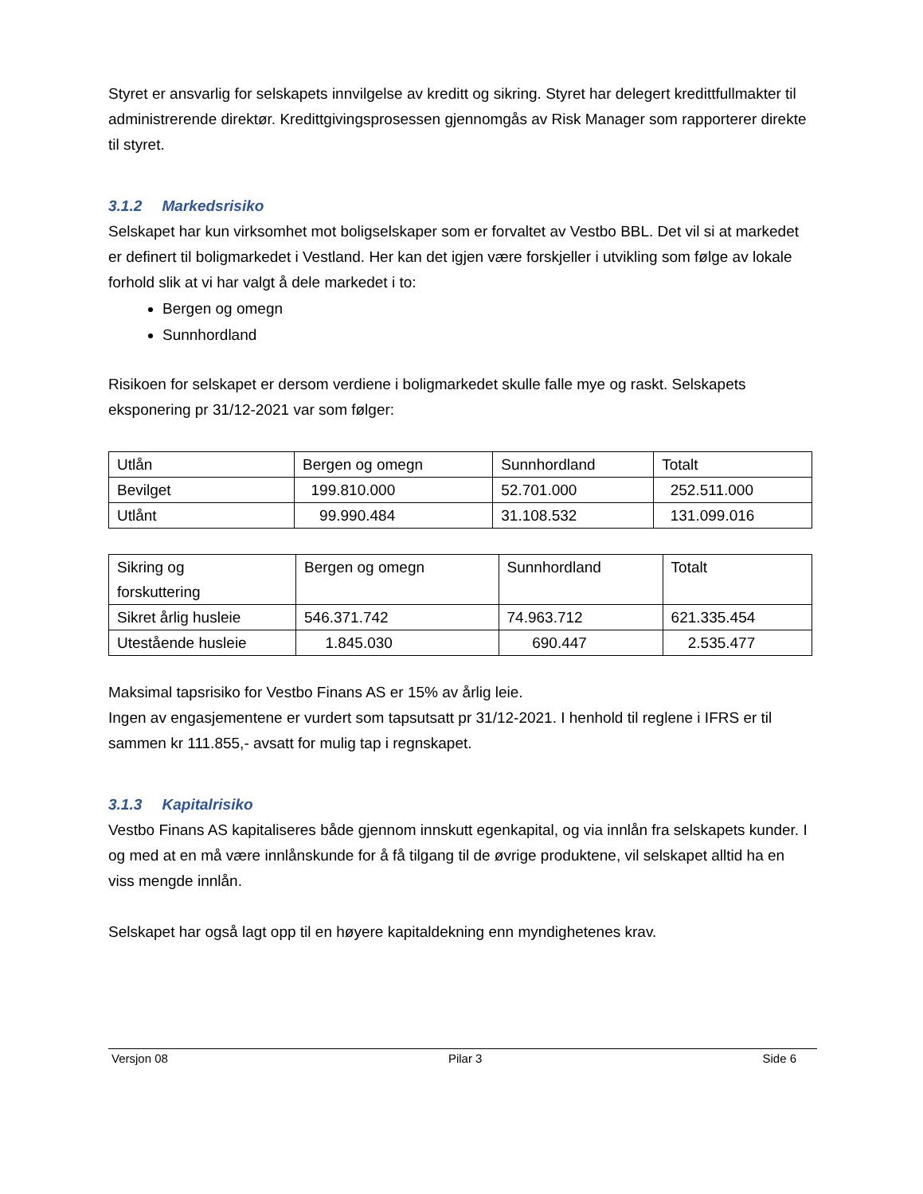Styret er ansvarlig for selskapets innvilgelse av kreditt og sikring. Styret har delegert kredittfullmakter til administrerende direktør. Kredittgivingsprosessen gjennomgås av Risk Manager som rapporterer direkte til styret.
3.1.2 Markedsrisiko
Selskapet har kun virksomhet mot boligselskaper som er forvaltet av Vestbo BBL. Det vil si at markedet er definert til boligmarkedet i Vestland. Her kan det igjen være forskjeller i utvikling som følge av lokale forhold slik at vi har valgt å dele markedet i to:
Bergen og omegn
Sunnhordland
Risikoen for selskapet er dersom verdiene i boligmarkedet skulle falle mye og raskt. Selskapets eksponering pr 31/12-2021 var som følger:
| Utlån | Bergen og omegn | Sunnhordland | Totalt |
| Bevilget | 199.810.000 | 52.701.000 | 252.511.000 |
| Utlånt | 99.990.484 | 31.108.532 | 131.099.016 |
| Sikring og forskuttering | Bergen og omegn | Sunnhordland | Totalt |
| Sikret årlig husleie | 546.371.742 | 74.963.712 | 621.335.454 |
| Utestående husleie | 1.845.030 | 690.447 | 2.535.477 |
Maksimal tapsrisiko for Vestbo Finans AS er 15% av årlig leie.
Ingen av engasjementene er vurdert som tapsutsatt pr 31/12-2021. I henhold til reglene i IFRS er til sammen kr 111.855,- avsatt for mulig tap i regnskapet.
3.1.3 Kapitalrisiko
Vestbo Finans AS kapitaliseres både gjennom innskutt egenkapital, og via innlån fra selskapets kunder. I og med at en må være innlånskunde for å få tilgang til de øvrige produktene, vil selskapet alltid ha en viss mengde innlån.
Selskapet har også lagt opp til en høyere kapitaldekning enn myndighetenes krav.
Versjon 08 Pilar 3 Side 6